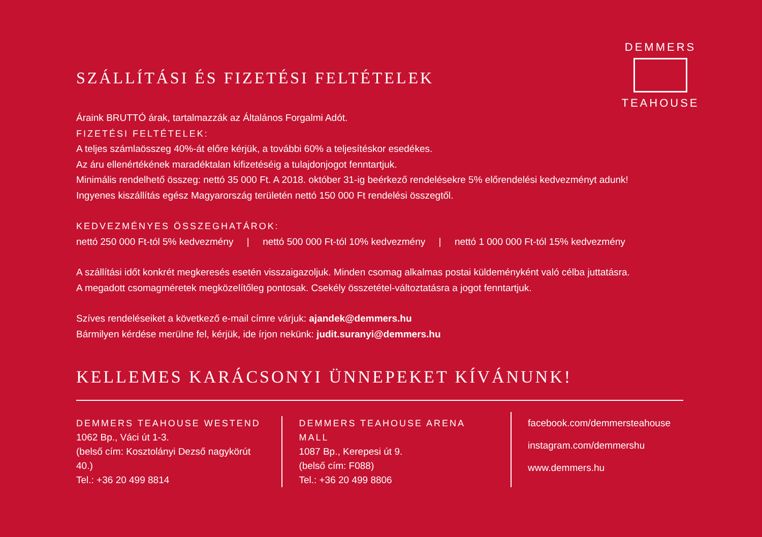DEMMERS
TEAHOUSE
SZÁLLÍTÁSI ÉS FIZETÉSI FELTÉTELEK
Áraink BRUTTÓ árak, tartalmazzák az Általános Forgalmi Adót.
FIZETÉSI FELTÉTELEK:
A teljes számlaösszeg 40%-át előre kérjük, a további 60% a teljesítéskor esedékes.
Az áru ellenértékének maradéktalan kifizetéséig a tulajdonjogot fenntartjuk.
Minimális rendelhető összeg: nettó 35 000 Ft. A 2018. október 31-ig beérkező rendelésekre 5% előrendelési kedvezményt adunk!
Ingyenes kiszállítás egész Magyarország területén nettó 150 000 Ft rendelési összegtől.
KEDVEZMÉNYES ÖSSZEGHATÁROK:
nettó 250 000 Ft-tól 5% kedvezmény | nettó 500 000 Ft-tól 10% kedvezmény | nettó 1 000 000 Ft-tól 15% kedvezmény
A szállítási időt konkrét megkeresés esetén visszaigazoljuk. Minden csomag alkalmas postai küldeményként való célba juttatásra.
A megadott csomagméretek megközelítőleg pontosak. Csekély összetétel-változtatásra a jogot fenntartjuk.
Szíves rendeléseiket a következő e-mail címre várjuk: ajandek@demmers.hu
Bármilyen kérdése merülne fel, kérjük, ide írjon nekünk: judit.suranyi@demmers.hu
KELLEMES KARÁCSONYI ÜNNEPEKET KÍVÁNUNK!
DEMMERS TEAHOUSE WESTEND
1062 Bp., Váci út 1-3.
(belső cím: Kosztolányi Dezső nagykörút 40.)
Tel.: +36 20 499 8814
DEMMERS TEAHOUSE ARENA MALL
1087 Bp., Kerepesi út 9.
(belső cím: F088)
Tel.: +36 20 499 8806
facebook.com/demmersteahouse
instagram.com/demmershu
www.demmers.hu